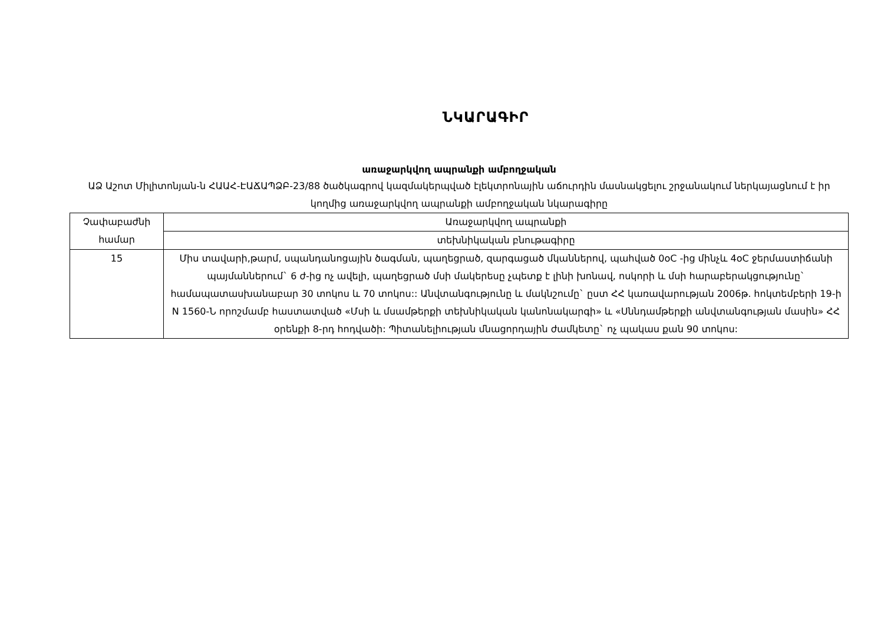ՆԿԱՐԱԳԻՐ
առաջարկվող ապրանքի ամբողջական
ԱՁ Աշոտ Միլիտոնյան-ն ՀԱԱՀ-ԷԱՃԱՊՁԲ-23/88 ծածկագրով կազմակերպված էլեկտրոնային աճուրդին մասնակցելու շրջանակում ներկայացնում է իր կողմից առաջարկվող ապրանքի ամբողջական նկարագիրը
| Չափաբաժնի համար | Առաջարկվող ապրանքի |
| | տեխնիկական բնութագիրը |
| 15 | Միս տավարի,թարմ, սպանդանոցային ծագման, պաղեցրած, զարգացած մկաններով, պահված 0oC -ից մինչև 4oC ջերմաստիճանի պայմաններում` 6 ժ-ից ոչ ավելի, պաղեցրած մսի մակերեսը չպետք է լինի խոնավ, ոսկորի և մսի հարաբերակցությունը` համապատասխանաբար 30 տոկոս և 70 տոկոս:: Անվտանգությունը և մակնշումը` ըստ ՀՀ կառավարության 2006թ. հոկտեմբերի 19-ի N 1560-Ն որոշմամբ հաստատված «Մսի և մսամթերքի տեխնիկական կանոնակարգի» և «Սննդամթերքի անվտանգության մասին» ՀՀ օրենքի 8-րդ հոդվածի: Պիտանելիության մնացորդային ժամկետը` ոչ պակաս քան 90 տոկոս: |